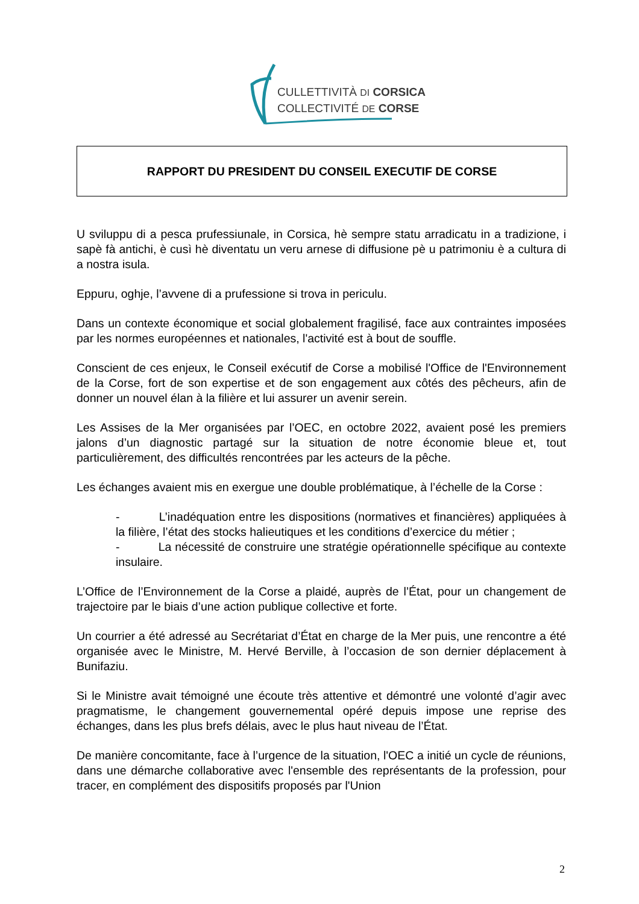CULLETTIVITÀ DI CORSICA
COLLECTIVITÉ DE CORSE
RAPPORT DU PRESIDENT DU CONSEIL EXECUTIF DE CORSE
U sviluppu di a pesca prufessiunale, in Corsica, hè sempre statu arradicatu in a tradizione, i sapè fà antichi, è cusì hè diventatu un veru arnese di diffusione pè u patrimoniu è a cultura di a nostra isula.
Eppuru, oghje, l’avvene di a prufessione si trova in periculu.
Dans un contexte économique et social globalement fragilisé, face aux contraintes imposées par les normes européennes et nationales, l'activité est à bout de souffle.
Conscient de ces enjeux, le Conseil exécutif de Corse a mobilisé l'Office de l'Environnement de la Corse, fort de son expertise et de son engagement aux côtés des pêcheurs, afin de donner un nouvel élan à la filière et lui assurer un avenir serein.
Les Assises de la Mer organisées par l’OEC, en octobre 2022, avaient posé les premiers jalons d’un diagnostic partagé sur la situation de notre économie bleue et, tout particulièrement, des difficultés rencontrées par les acteurs de la pêche.
Les échanges avaient mis en exergue une double problématique, à l’échelle de la Corse :
- L’inadéquation entre les dispositions (normatives et financières) appliquées à la filière, l’état des stocks halieutiques et les conditions d’exercice du métier ;
- La nécessité de construire une stratégie opérationnelle spécifique au contexte insulaire.
L’Office de l’Environnement de la Corse a plaidé, auprès de l’État, pour un changement de trajectoire par le biais d’une action publique collective et forte.
Un courrier a été adressé au Secrétariat d’État en charge de la Mer puis, une rencontre a été organisée avec le Ministre, M. Hervé Berville, à l’occasion de son dernier déplacement à Bunifaziu.
Si le Ministre avait témoigné une écoute très attentive et démontré une volonté d’agir avec pragmatisme, le changement gouvernemental opéré depuis impose une reprise des échanges, dans les plus brefs délais, avec le plus haut niveau de l’État.
De manière concomitante, face à l’urgence de la situation, l'OEC a initié un cycle de réunions, dans une démarche collaborative avec l'ensemble des représentants de la profession, pour tracer, en complément des dispositifs proposés par l'Union
2